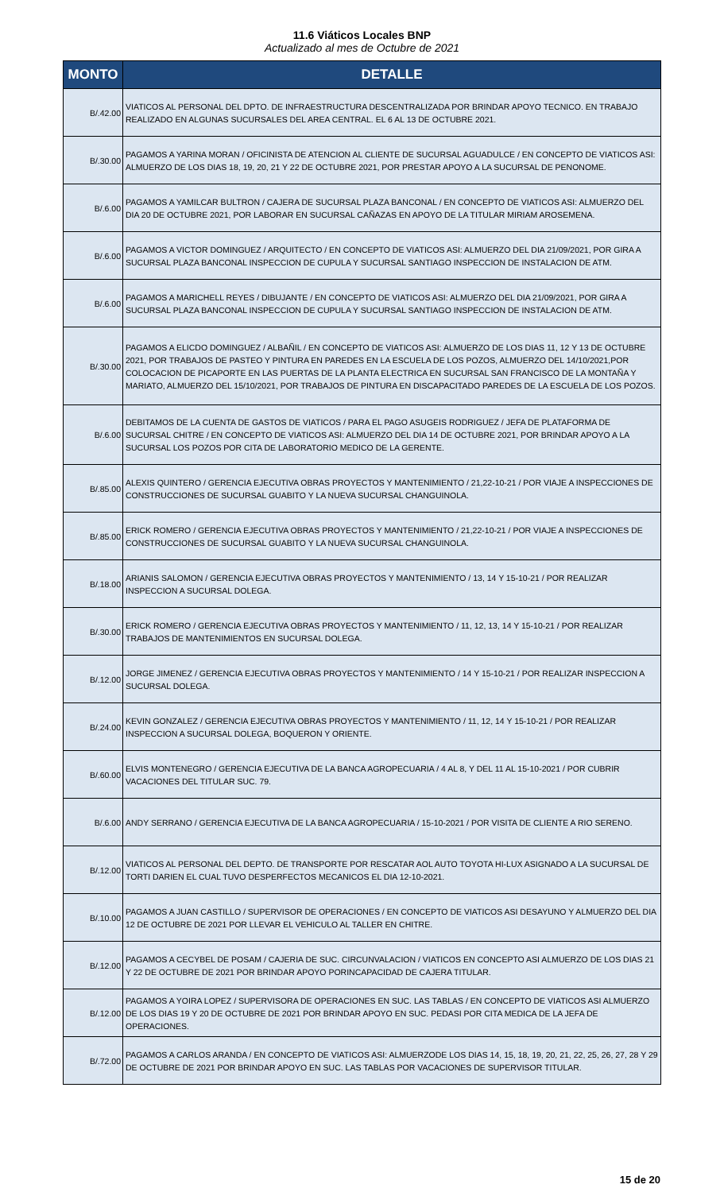11.6 Viáticos Locales BNP
Actualizado al mes de Octubre de 2021
| MONTO | DETALLE |
| --- | --- |
| B/.42.00 | VIATICOS AL PERSONAL DEL DPTO. DE INFRAESTRUCTURA DESCENTRALIZADA POR BRINDAR APOYO TECNICO. EN TRABAJO REALIZADO EN ALGUNAS SUCURSALES DEL AREA CENTRAL. EL 6 AL 13 DE OCTUBRE 2021. |
| B/.30.00 | PAGAMOS A YARINA MORAN / OFICINISTA DE ATENCION AL CLIENTE DE SUCURSAL AGUADULCE / EN CONCEPTO DE VIATICOS ASI: ALMUERZO DE LOS DIAS 18, 19, 20, 21 Y 22 DE OCTUBRE 2021, POR PRESTAR APOYO A LA SUCURSAL DE PENONOME. |
| B/.6.00 | PAGAMOS A YAMILCAR BULTRON / CAJERA DE SUCURSAL PLAZA BANCONAL / EN CONCEPTO DE VIATICOS ASI: ALMUERZO DEL DIA 20 DE OCTUBRE 2021, POR LABORAR EN SUCURSAL CAÑAZAS EN APOYO DE LA TITULAR MIRIAM AROSEMENA. |
| B/.6.00 | PAGAMOS A VICTOR DOMINGUEZ / ARQUITECTO / EN CONCEPTO DE VIATICOS ASI: ALMUERZO DEL DIA 21/09/2021, POR GIRA A SUCURSAL PLAZA BANCONAL INSPECCION DE CUPULA Y SUCURSAL SANTIAGO INSPECCION DE INSTALACION DE ATM. |
| B/.6.00 | PAGAMOS A MARICHELL REYES / DIBUJANTE / EN CONCEPTO DE VIATICOS ASI: ALMUERZO DEL DIA 21/09/2021, POR GIRA A SUCURSAL PLAZA BANCONAL INSPECCION DE CUPULA Y SUCURSAL SANTIAGO INSPECCION DE INSTALACION DE ATM. |
| B/.30.00 | PAGAMOS A ELICDO DOMINGUEZ / ALBAÑIL / EN CONCEPTO DE VIATICOS ASI: ALMUERZO DE LOS DIAS 11, 12 Y 13 DE OCTUBRE 2021, POR TRABAJOS DE PASTEO Y PINTURA EN PAREDES EN LA ESCUELA DE LOS POZOS, ALMUERZO DEL 14/10/2021,POR COLOCACION DE PICAPORTE EN LAS PUERTAS DE LA PLANTA ELECTRICA EN SUCURSAL SAN FRANCISCO DE LA MONTAÑA Y MARIATO, ALMUERZO DEL 15/10/2021, POR TRABAJOS DE PINTURA EN DISCAPACITADO PAREDES DE LA ESCUELA DE LOS POZOS. |
| B/.6.00 | DEBITAMOS DE LA CUENTA DE GASTOS DE VIATICOS / PARA EL PAGO ASUGEIS RODRIGUEZ / JEFA DE PLATAFORMA DE SUCURSAL CHITRE / EN CONCEPTO DE VIATICOS ASI: ALMUERZO DEL DIA 14 DE OCTUBRE 2021, POR BRINDAR APOYO A LA SUCURSAL LOS POZOS POR CITA DE LABORATORIO MEDICO DE LA GERENTE. |
| B/.85.00 | ALEXIS QUINTERO / GERENCIA EJECUTIVA OBRAS PROYECTOS Y MANTENIMIENTO / 21,22-10-21 / POR VIAJE A INSPECCIONES DE CONSTRUCCIONES DE SUCURSAL GUABITO Y LA NUEVA SUCURSAL CHANGUINOLA. |
| B/.85.00 | ERICK ROMERO / GERENCIA EJECUTIVA OBRAS PROYECTOS Y MANTENIMIENTO / 21,22-10-21 / POR VIAJE A INSPECCIONES DE CONSTRUCCIONES DE SUCURSAL GUABITO Y LA NUEVA SUCURSAL CHANGUINOLA. |
| B/.18.00 | ARIANIS SALOMON / GERENCIA EJECUTIVA OBRAS PROYECTOS Y MANTENIMIENTO / 13, 14 Y 15-10-21 / POR REALIZAR INSPECCION A SUCURSAL DOLEGA. |
| B/.30.00 | ERICK ROMERO / GERENCIA EJECUTIVA OBRAS PROYECTOS Y MANTENIMIENTO / 11, 12, 13, 14 Y 15-10-21 / POR REALIZAR TRABAJOS DE MANTENIMIENTOS EN SUCURSAL DOLEGA. |
| B/.12.00 | JORGE JIMENEZ / GERENCIA EJECUTIVA OBRAS PROYECTOS Y MANTENIMIENTO / 14 Y 15-10-21 / POR REALIZAR INSPECCION A SUCURSAL DOLEGA. |
| B/.24.00 | KEVIN GONZALEZ / GERENCIA EJECUTIVA OBRAS PROYECTOS Y MANTENIMIENTO / 11, 12, 14 Y 15-10-21 / POR REALIZAR INSPECCION A SUCURSAL DOLEGA, BOQUERON Y ORIENTE. |
| B/.60.00 | ELVIS MONTENEGRO / GERENCIA EJECUTIVA DE LA BANCA AGROPECUARIA / 4 AL 8, Y DEL 11 AL 15-10-2021 / POR CUBRIR VACACIONES DEL TITULAR SUC. 79. |
| B/.6.00 | ANDY SERRANO / GERENCIA EJECUTIVA DE LA BANCA AGROPECUARIA / 15-10-2021 / POR VISITA DE CLIENTE A RIO SERENO. |
| B/.12.00 | VIATICOS AL PERSONAL DEL DEPTO. DE TRANSPORTE POR RESCATAR AOL AUTO TOYOTA HI-LUX ASIGNADO A LA SUCURSAL DE TORTI DARIEN EL CUAL TUVO DESPERFECTOS MECANICOS EL DIA 12-10-2021. |
| B/.10.00 | PAGAMOS A JUAN CASTILLO / SUPERVISOR DE OPERACIONES / EN CONCEPTO DE VIATICOS ASI DESAYUNO Y ALMUERZO DEL DIA 12 DE OCTUBRE DE 2021 POR LLEVAR EL VEHICULO AL TALLER EN CHITRE. |
| B/.12.00 | PAGAMOS A CECYBEL DE POSAM / CAJERIA DE SUC. CIRCUNVALACION / VIATICOS EN CONCEPTO ASI ALMUERZO DE LOS DIAS 21 Y 22 DE OCTUBRE DE 2021 POR BRINDAR APOYO PORINCAPACIDAD DE CAJERA TITULAR. |
| B/.12.00 | PAGAMOS A YOIRA LOPEZ / SUPERVISORA DE OPERACIONES EN SUC. LAS TABLAS / EN CONCEPTO DE VIATICOS ASI ALMUERZO DE LOS DIAS 19 Y 20 DE OCTUBRE DE 2021 POR BRINDAR APOYO EN SUC. PEDASI POR CITA MEDICA DE LA JEFA DE OPERACIONES. |
| B/.72.00 | PAGAMOS A CARLOS ARANDA / EN CONCEPTO DE VIATICOS ASI: ALMUERZODE LOS DIAS 14, 15, 18, 19, 20, 21, 22, 25, 26, 27, 28 Y 29 DE OCTUBRE DE 2021 POR BRINDAR APOYO EN SUC. LAS TABLAS POR VACACIONES DE SUPERVISOR TITULAR. |
15 de 20